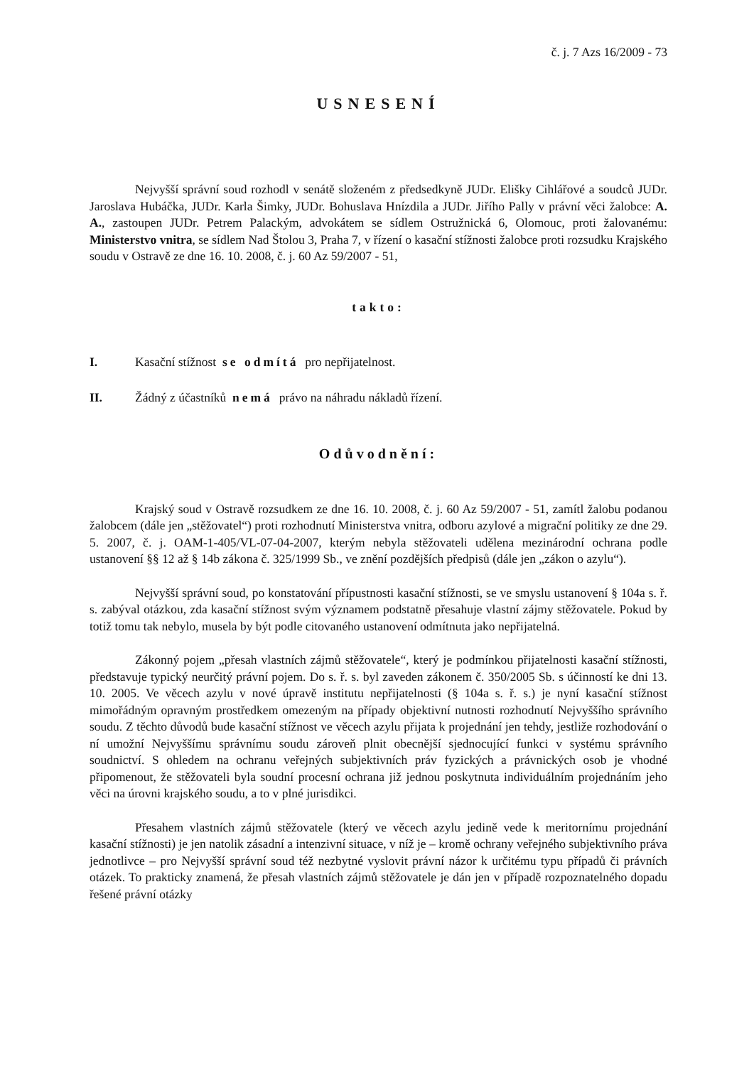č. j. 7 Azs 16/2009 - 73
USNESENÍ
Nejvyšší správní soud rozhodl v senátě složeném z předsedkyně JUDr. Elišky Cihlářové a soudců JUDr. Jaroslava Hubáčka, JUDr. Karla Šimky, JUDr. Bohuslava Hnízdila a JUDr. Jiřího Pally v právní věci žalobce: A. A., zastoupen JUDr. Petrem Palackým, advokátem se sídlem Ostružnická 6, Olomouc, proti žalovanému: Ministerstvo vnitra, se sídlem Nad Štolou 3, Praha 7, v řízení o kasační stížnosti žalobce proti rozsudku Krajského soudu v Ostravě ze dne 16. 10. 2008, č. j. 60 Az 59/2007 - 51,
takto:
I. Kasační stížnost se odmítá pro nepřijatelnost.
II. Žádný z účastníků nemá právo na náhradu nákladů řízení.
Odůvodnění:
Krajský soud v Ostravě rozsudkem ze dne 16. 10. 2008, č. j. 60 Az 59/2007 - 51, zamítl žalobu podanou žalobcem (dále jen „stěžovatel“) proti rozhodnutí Ministerstva vnitra, odboru azylové a migrační politiky ze dne 29. 5. 2007, č. j. OAM-1-405/VL-07-04-2007, kterým nebyla stěžovateli udělena mezinárodní ochrana podle ustanovení §§ 12 až § 14b zákona č. 325/1999 Sb., ve znění pozdějších předpisů (dále jen „zákon o azylu“).
Nejvyšší správní soud, po konstatování přípustnosti kasační stížnosti, se ve smyslu ustanovení § 104a s. ř. s. zabýval otázkou, zda kasační stížnost svým významem podstatně přesahuje vlastní zájmy stěžovatele. Pokud by totiž tomu tak nebylo, musela by být podle citovaného ustanovení odmítnuta jako nepřijatelná.
Zákonný pojem „přesah vlastních zájmů stěžovatele“, který je podmínkou přijatelnosti kasační stížnosti, představuje typický neurčitý právní pojem. Do s. ř. s. byl zaveden zákonem č. 350/2005 Sb. s účinností ke dni 13. 10. 2005. Ve věcech azylu v nové úpravě institutu nepřijatelnosti (§ 104a s. ř. s.) je nyní kasační stížnost mimořádným opravným prostředkem omezeným na případy objektivní nutnosti rozhodnutí Nejvyššího správního soudu. Z těchto důvodů bude kasační stížnost ve věcech azylu přijata k projednání jen tehdy, jestliže rozhodování o ní umožní Nejvyššímu správnímu soudu zároveň plnit obecnější sjednocující funkci v systému správního soudnictví. S ohledem na ochranu veřejných subjektivních práv fyzických a právnických osob je vhodné připomenout, že stěžovateli byla soudní procesní ochrana již jednou poskytnuta individuálním projednáním jeho věci na úrovni krajského soudu, a to v plné jurisdikci.
Přesahem vlastních zájmů stěžovatele (který ve věcech azylu jedině vede k meritornímu projednání kasační stížnosti) je jen natolik zásadní a intenzivní situace, v níž je – kromě ochrany veřejného subjektivního práva jednotlivce – pro Nejvyšší správní soud též nezbytné vyslovit právní názor k určitému typu případů či právních otázek. To prakticky znamená, že přesah vlastních zájmů stěžovatele je dán jen v případě rozpoznatelného dopadu řešené právní otázky